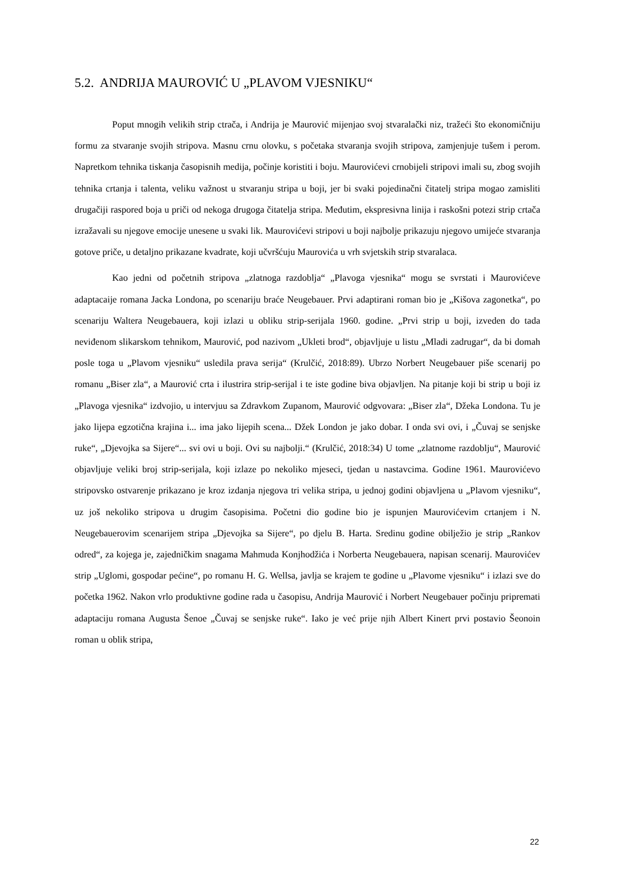5.2. ANDRIJA MAUROVIĆ U „PLAVOM VJESNIKU“
Poput mnogih velikih strip ctrača, i Andrija je Maurović mijenjao svoj stvaralački niz, tražeći što ekonomičniju formu za stvaranje svojih stripova. Masnu crnu olovku, s početaka stvaranja svojih stripova, zamjenjuje tušem i perom. Napretkom tehnika tiskanja časopisnih medija, počinje koristiti i boju. Maurovićevi crnobijeli stripovi imali su, zbog svojih tehnika crtanja i talenta, veliku važnost u stvaranju stripa u boji, jer bi svaki pojedinačni čitatelj stripa mogao zamisliti drugačiji raspored boja u priči od nekoga drugoga čitatelja stripa. Međutim, ekspresivna linija i raskošni potezi strip crtača izražavali su njegove emocije unesene u svaki lik. Maurovićevi stripovi u boji najbolje prikazuju njegovo umijeće stvaranja gotove priče, u detaljno prikazane kvadrate, koji učvršćuju Maurovića u vrh svjetskih strip stvaralaca.
Kao jedni od početnih stripova „zlatnoga razdoblja“ „Plavoga vjesnika“ mogu se svrstati i Maurovićeve adaptacaije romana Jacka Londona, po scenariju braće Neugebauer. Prvi adaptirani roman bio je „Kišova zagonetka“, po scenariju Waltera Neugebauera, koji izlazi u obliku strip-serijala 1960. godine. „Prvi strip u boji, izveden do tada neviđenom slikarskom tehnikom, Maurović, pod nazivom „Ukleti brod“, objavljuje u listu „Mladi zadrugar“, da bi domah posle toga u „Plavom vjesniku“ usledila prava serija“ (Krulčić, 2018:89). Ubrzo Norbert Neugebauer piše scenarij po romanu „Biser zla“, a Maurović crta i ilustrira strip-serijal i te iste godine biva objavljen. Na pitanje koji bi strip u boji iz „Plavoga vjesnika“ izdvojio, u intervjuu sa Zdravkom Zupanom, Maurović odgvovara: „Biser zla“, Džeka Londona. Tu je jako lijepa egzotična krajina i... ima jako lijepih scena... Džek London je jako dobar. I onda svi ovi, i „Čuvaj se senjske ruke“, „Djevojka sa Sijere“... svi ovi u boji. Ovi su najbolji.“ (Krulčić, 2018:34) U tome „zlatnome razdoblju“, Maurović objavljuje veliki broj strip-serijala, koji izlaze po nekoliko mjeseci, tjedan u nastavcima. Godine 1961. Maurovićevo stripovsko ostvarenje prikazano je kroz izdanja njegova tri velika stripa, u jednoj godini objavljena u „Plavom vjesniku“, uz još nekoliko stripova u drugim časopisima. Početni dio godine bio je ispunjen Maurovićevim crtanjem i N. Neugebauerovim scenarijem stripa „Djevojka sa Sijere“, po djelu B. Harta. Sredinu godine obilježio je strip „Rankov odred“, za kojega je, zajedničkim snagama Mahmuda Konjhodžića i Norberta Neugebauera, napisan scenarij. Maurovićev strip „Uglomi, gospodar pećine“, po romanu H. G. Wellsa, javlja se krajem te godine u „Plavome vjesniku“ i izlazi sve do početka 1962. Nakon vrlo produktivne godine rada u časopisu, Andrija Maurović i Norbert Neugebauer počinju pripremati adaptaciju romana Augusta Šenoe „Čuvaj se senjske ruke“. Iako je već prije njih Albert Kinert prvi postavio Šeonoin roman u oblik stripa,
22